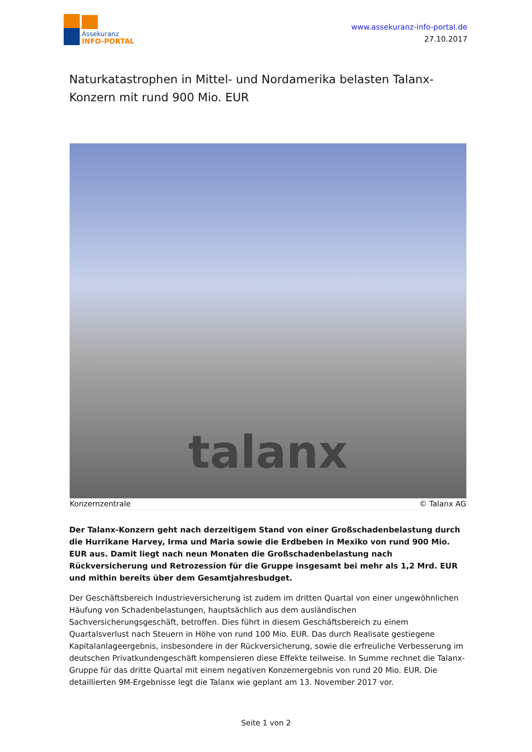Assekuranz
INFO-PORTAL
www.assekuranz-info-portal.de
27.10.2017
Naturkatastrophen in Mittel- und Nordamerika belasten Talanx-Konzern mit rund 900 Mio. EUR
talanx
Konzernzentrale © Talanx AG
Der Talanx-Konzern geht nach derzeitigem Stand von einer Großschadenbelastung durch die Hurrikane Harvey, Irma und Maria sowie die Erdbeben in Mexiko von rund 900 Mio. EUR aus. Damit liegt nach neun Monaten die Großschadenbelastung nach Rückversicherung und Retrozession für die Gruppe insgesamt bei mehr als 1,2 Mrd. EUR und mithin bereits über dem Gesamtjahresbudget.
Der Geschäftsbereich Industrieversicherung ist zudem im dritten Quartal von einer ungewöhnlichen Häufung von Schadenbelastungen, hauptsächlich aus dem ausländischen Sachversicherungsgeschäft, betroffen. Dies führt in diesem Geschäftsbereich zu einem Quartalsverlust nach Steuern in Höhe von rund 100 Mio. EUR. Das durch Realisate gestiegene Kapitalanlageergebnis, insbesondere in der Rückversicherung, sowie die erfreuliche Verbesserung im deutschen Privatkundengeschäft kompensieren diese Effekte teilweise. In Summe rechnet die Talanx-Gruppe für das dritte Quartal mit einem negativen Konzernergebnis von rund 20 Mio. EUR. Die detaillierten 9M-Ergebnisse legt die Talanx wie geplant am 13. November 2017 vor.
Seite 1 von 2